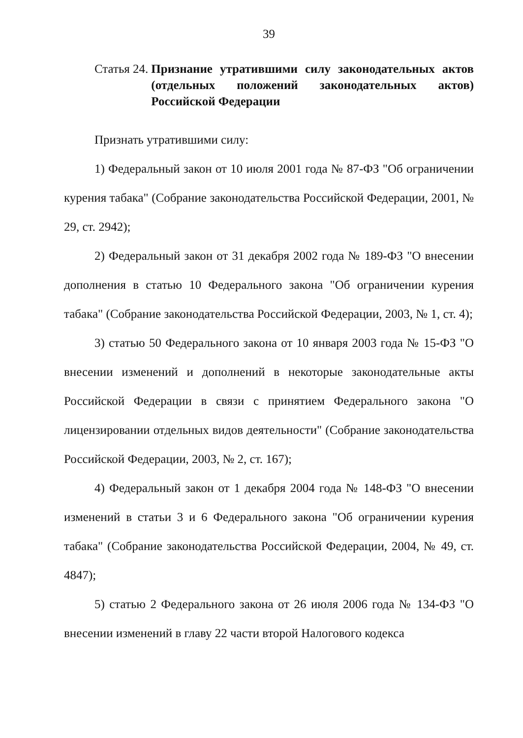39
Статья 24. Признание утратившими силу законодательных актов (отдельных положений законодательных актов) Российской Федерации
Признать утратившими силу:
1) Федеральный закон от 10 июля 2001 года № 87-ФЗ "Об ограничении курения табака" (Собрание законодательства Российской Федерации, 2001, № 29, ст. 2942);
2) Федеральный закон от 31 декабря 2002 года № 189-ФЗ "О внесении дополнения в статью 10 Федерального закона "Об ограничении курения табака" (Собрание законодательства Российской Федерации, 2003, № 1, ст. 4);
3) статью 50 Федерального закона от 10 января 2003 года № 15-ФЗ "О внесении изменений и дополнений в некоторые законодательные акты Российской Федерации в связи с принятием Федерального закона "О лицензировании отдельных видов деятельности" (Собрание законодательства Российской Федерации, 2003, № 2, ст. 167);
4) Федеральный закон от 1 декабря 2004 года № 148-ФЗ "О внесении изменений в статьи 3 и 6 Федерального закона "Об ограничении курения табака" (Собрание законодательства Российской Федерации, 2004, № 49, ст. 4847);
5) статью 2 Федерального закона от 26 июля 2006 года № 134-ФЗ "О внесении изменений в главу 22 части второй Налогового кодекса